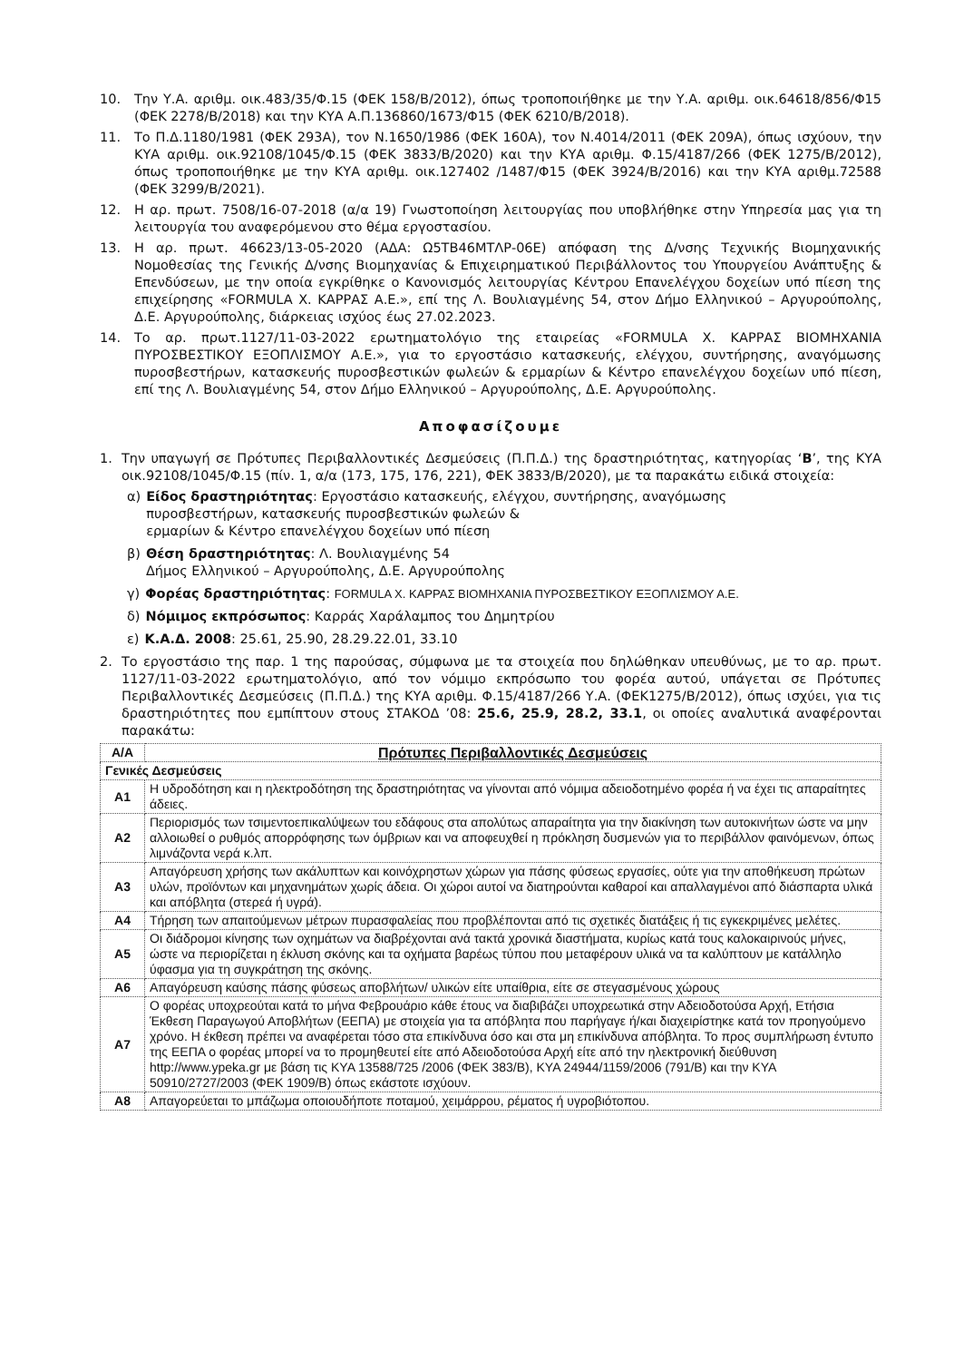10. Την Υ.Α. αριθμ. οικ.483/35/Φ.15 (ΦΕΚ 158/Β/2012), όπως τροποποιήθηκε με την Υ.Α. αριθμ. οικ.64618/856/Φ15 (ΦΕΚ 2278/Β/2018) και την ΚΥΑ Α.Π.136860/1673/Φ15 (ΦΕΚ 6210/Β/2018).
11. Το Π.Δ.1180/1981 (ΦΕΚ 293Α), τον Ν.1650/1986 (ΦΕΚ 160Α), τον Ν.4014/2011 (ΦΕΚ 209Α), όπως ισχύουν, την ΚΥΑ αριθμ. οικ.92108/1045/Φ.15 (ΦΕΚ 3833/Β/2020) και την ΚΥΑ αριθμ. Φ.15/4187/266 (ΦΕΚ 1275/Β/2012), όπως τροποποιήθηκε με την ΚΥΑ αριθμ. οικ.127402 /1487/Φ15 (ΦΕΚ 3924/Β/2016) και την ΚΥΑ αριθμ.72588 (ΦΕΚ 3299/Β/2021).
12. Η αρ. πρωτ. 7508/16-07-2018 (α/α 19) Γνωστοποίηση λειτουργίας που υποβλήθηκε στην Υπηρεσία μας για τη λειτουργία του αναφερόμενου στο θέμα εργοστασίου.
13. Η αρ. πρωτ. 46623/13-05-2020 (ΑΔΑ: Ω5ΤΒ46ΜΤΛΡ-06Ε) απόφαση της Δ/νσης Τεχνικής Βιομηχανικής Νομοθεσίας της Γενικής Δ/νσης Βιομηχανίας & Επιχειρηματικού Περιβάλλοντος του Υπουργείου Ανάπτυξης & Επενδύσεων, με την οποία εγκρίθηκε ο Κανονισμός λειτουργίας Κέντρου Επανελέγχου δοχείων υπό πίεση της επιχείρησης «FORMULA Χ. ΚΑΡΡΑΣ Α.Ε.», επί της Λ. Βουλιαγμένης 54, στον Δήμο Ελληνικού – Αργυρούπολης, Δ.Ε. Αργυρούπολης, διάρκειας ισχύος έως 27.02.2023.
14. Το αρ. πρωτ.1127/11-03-2022 ερωτηματολόγιο της εταιρείας «FORMULA Χ. ΚΑΡΡΑΣ ΒΙΟΜΗΧΑΝΙΑ ΠΥΡΟΣΒΕΣΤΙΚΟΥ ΕΞΟΠΛΙΣΜΟΥ Α.Ε.», για το εργοστάσιο κατασκευής, ελέγχου, συντήρησης, αναγόμωσης πυροσβεστήρων, κατασκευής πυροσβεστικών φωλεών & ερμαρίων & Κέντρο επανελέγχου δοχείων υπό πίεση, επί της Λ. Βουλιαγμένης 54, στον Δήμο Ελληνικού – Αργυρούπολης, Δ.Ε. Αργυρούπολης.
Αποφασίζουμε
1. Την υπαγωγή σε Πρότυπες Περιβαλλοντικές Δεσμεύσεις (Π.Π.Δ.) της δραστηριότητας, κατηγορίας ‘Β’, της ΚΥΑ οικ.92108/1045/Φ.15 (πίν. 1, α/α (173, 175, 176, 221), ΦΕΚ 3833/Β/2020), με τα παρακάτω ειδικά στοιχεία:
α) Είδος δραστηριότητας: Εργοστάσιο κατασκευής, ελέγχου, συντήρησης, αναγόμωσης
πυροσβεστήρων, κατασκευής πυροσβεστικών φωλεών &
ερμαρίων & Κέντρο επανελέγχου δοχείων υπό πίεση
β) Θέση δραστηριότητας: Λ. Βουλιαγμένης 54
Δήμος Ελληνικού – Αργυρούπολης, Δ.Ε. Αργυρούπολης
γ) Φορέας δραστηριότητας: FORMULA Χ. ΚΑΡΡΑΣ ΒΙΟΜΗΧΑΝΙΑ ΠΥΡΟΣΒΕΣΤΙΚΟΥ ΕΞΟΠΛΙΣΜΟΥ Α.Ε.
δ) Νόμιμος εκπρόσωπος: Καρράς Χαράλαμπος του Δημητρίου
ε) Κ.Α.Δ. 2008: 25.61, 25.90, 28.29.22.01, 33.10
2. Το εργοστάσιο της παρ. 1 της παρούσας, σύμφωνα με τα στοιχεία που δηλώθηκαν υπευθύνως, με το αρ. πρωτ. 1127/11-03-2022 ερωτηματολόγιο, από τον νόμιμο εκπρόσωπο του φορέα αυτού, υπάγεται σε Πρότυπες Περιβαλλοντικές Δεσμεύσεις (Π.Π.Δ.) της ΚΥΑ αριθμ. Φ.15/4187/266 Υ.Α. (ΦΕΚ1275/Β/2012), όπως ισχύει, για τις δραστηριότητες που εμπίπτουν στους ΣΤΑΚΟΔ ’08: 25.6, 25.9, 28.2, 33.1, οι οποίες αναλυτικά αναφέρονται παρακάτω:
| Α/Α | Πρότυπες Περιβαλλοντικές Δεσμεύσεις |
| --- | --- |
| Γενικές Δεσμεύσεις | |
| Α1 | Η υδροδότηση και η ηλεκτροδότηση της δραστηριότητας να γίνονται από νόμιμα αδειοδοτημένο φορέα ή να έχει τις απαραίτητες άδειες. |
| Α2 | Περιορισμός των τσιμεντοεπικαλύψεων του εδάφους στα απολύτως απαραίτητα για την διακίνηση των αυτοκινήτων ώστε να μην αλλοιωθεί ο ρυθμός απορρόφησης των όμβριων και να αποφευχθεί η πρόκληση δυσμενών για το περιβάλλον φαινόμενων, όπως λιμνάζοντα νερά κ.λπ. |
| Α3 | Απαγόρευση χρήσης των ακάλυπτων και κοινόχρηστων χώρων για πάσης φύσεως εργασίες, ούτε για την αποθήκευση πρώτων υλών, προϊόντων και μηχανημάτων χωρίς άδεια. Οι χώροι αυτοί να διατηρούνται καθαροί και απαλλαγμένοι από διάσπαρτα υλικά και απόβλητα (στερεά ή υγρά). |
| Α4 | Τήρηση των απαιτούμενων μέτρων πυρασφαλείας που προβλέπονται από τις σχετικές διατάξεις ή τις εγκεκριμένες μελέτες. |
| Α5 | Οι διάδρομοι κίνησης των οχημάτων να διαβρέχονται ανά τακτά χρονικά διαστήματα, κυρίως κατά τους καλοκαιρινούς μήνες, ώστε να περιορίζεται η έκλυση σκόνης και τα οχήματα βαρέως τύπου που μεταφέρουν υλικά να τα καλύπτουν με κατάλληλο ύφασμα για τη συγκράτηση της σκόνης. |
| Α6 | Απαγόρευση καύσης πάσης φύσεως αποβλήτων/ υλικών είτε υπαίθρια, είτε σε στεγασμένους χώρους |
| Α7 | Ο φορέας υποχρεούται κατά το μήνα Φεβρουάριο κάθε έτους να διαβιβάζει υποχρεωτικά στην Αδειοδοτούσα Αρχή, Ετήσια Έκθεση Παραγωγού Αποβλήτων (ΕΕΠΑ) με στοιχεία για τα απόβλητα που παρήγαγε ή/και διαχειρίστηκε κατά τον προηγούμενο χρόνο. Η έκθεση πρέπει να αναφέρεται τόσο στα επικίνδυνα όσο και στα μη επικίνδυνα απόβλητα. Το προς συμπλήρωση έντυπο της ΕΕΠΑ ο φορέας μπορεί να το προμηθευτεί είτε από Αδειοδοτούσα Αρχή είτε από την ηλεκτρονική διεύθυνση http://www.ypeka.gr με βάση τις ΚΥΑ 13588/725 /2006 (ΦΕΚ 383/Β), ΚΥΑ 24944/1159/2006 (791/Β) και την ΚΥΑ 50910/2727/2003 (ΦΕΚ 1909/Β) όπως εκάστοτε ισχύουν. |
| Α8 | Απαγορεύεται το μπάζωμα οποιουδήποτε ποταμού, χειμάρρου, ρέματος ή υγροβιότοπου. |